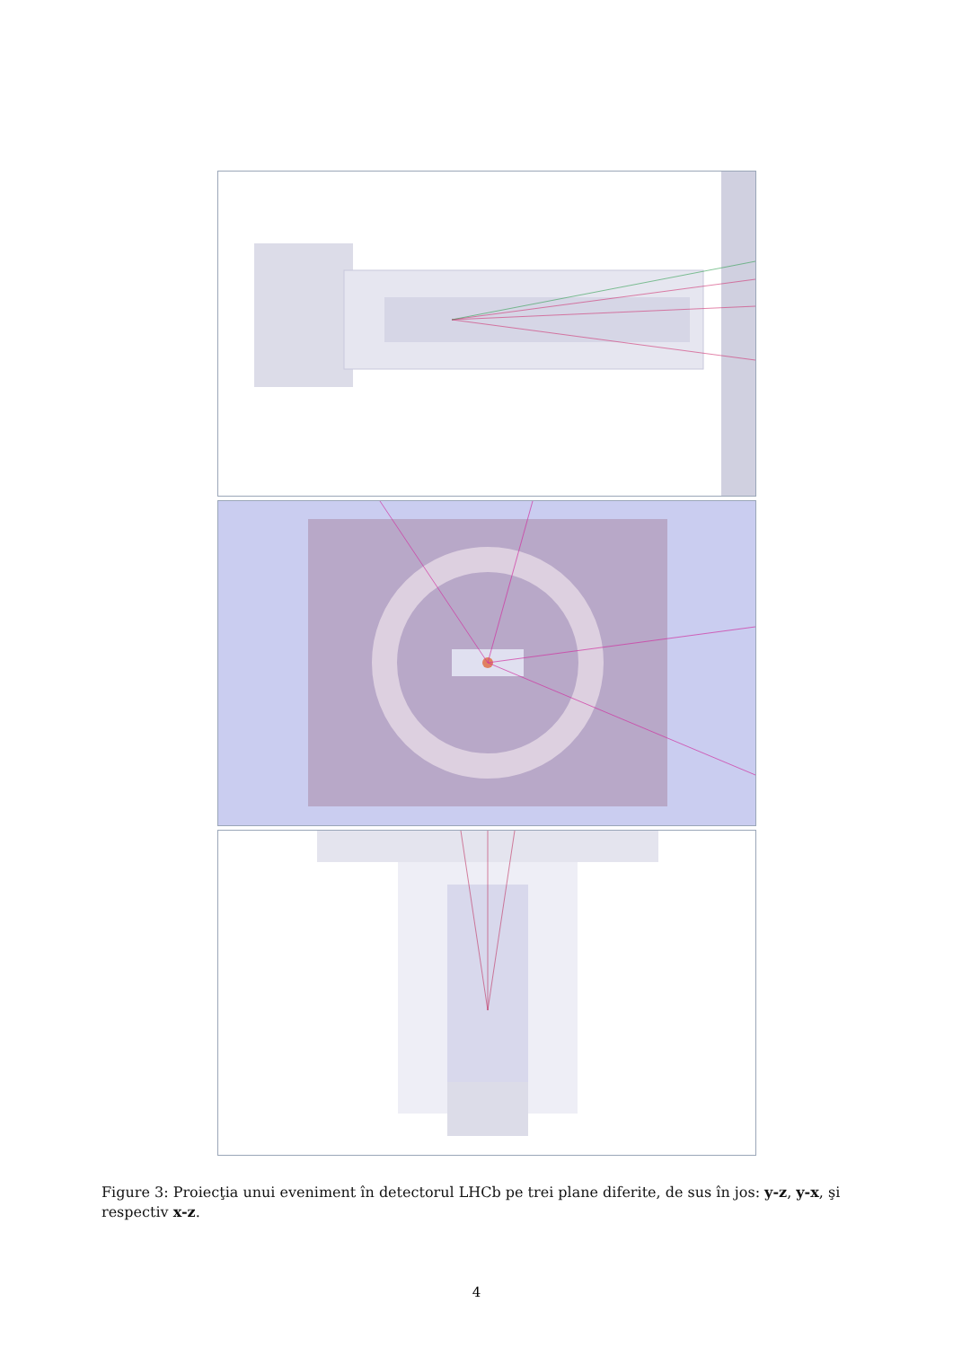Figure 3: Proiecţia unui eveniment în detectorul LHCb pe trei plane diferite, de sus în jos: y-z, y-x, şi respectiv x-z.
4